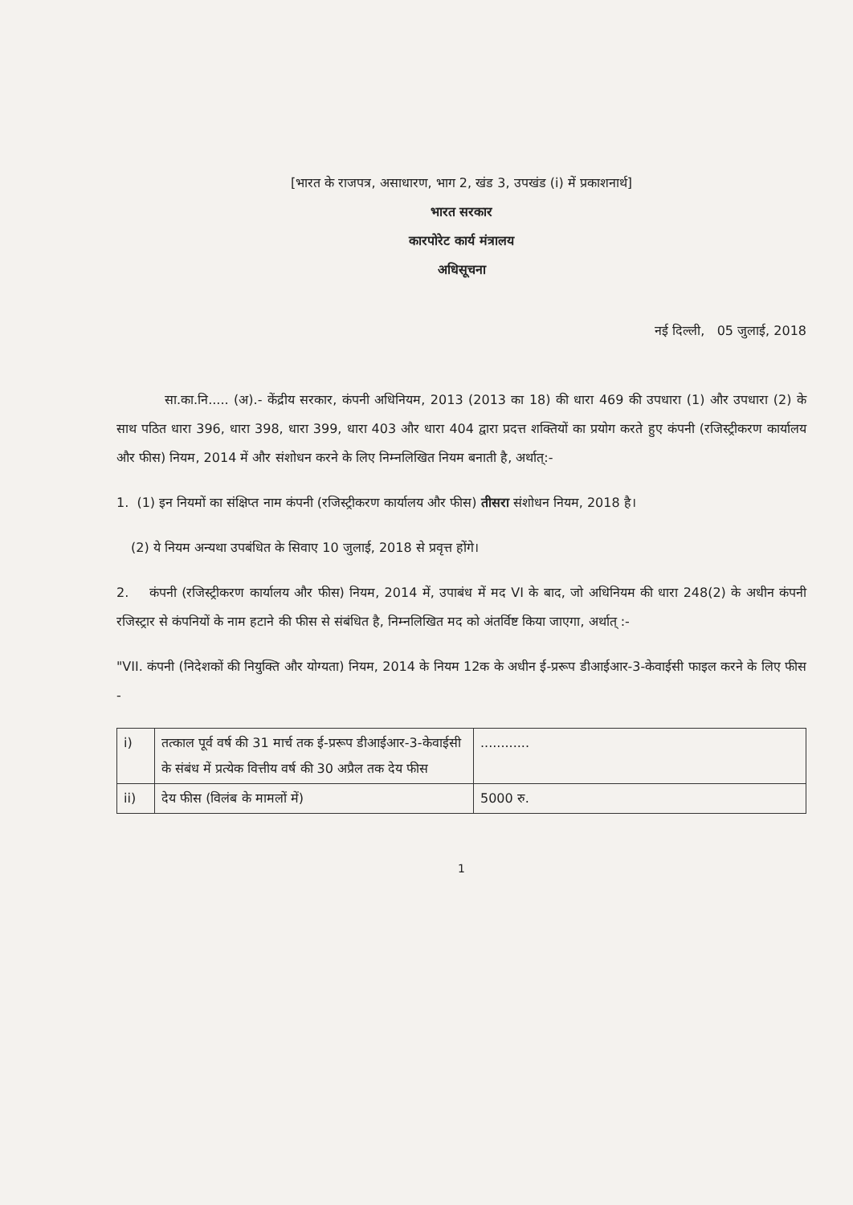[भारत के राजपत्र, असाधारण, भाग 2, खंड 3, उपखंड (i) में प्रकाशनार्थ]
भारत सरकार
कारपोरेट कार्य मंत्रालय
अधिसूचना
नई दिल्ली, 05 जुलाई, 2018
सा.का.नि..... (अ).- केंद्रीय सरकार, कंपनी अधिनियम, 2013 (2013 का 18) की धारा 469 की उपधारा (1) और उपधारा (2) के साथ पठित धारा 396, धारा 398, धारा 399, धारा 403 और धारा 404 द्वारा प्रदत्त शक्तियों का प्रयोग करते हुए कंपनी (रजिस्ट्रीकरण कार्यालय और फीस) नियम, 2014 में और संशोधन करने के लिए निम्नलिखित नियम बनाती है, अर्थात्:-
1. (1) इन नियमों का संक्षिप्त नाम कंपनी (रजिस्ट्रीकरण कार्यालय और फीस) तीसरा संशोधन नियम, 2018 है।
(2) ये नियम अन्यथा उपबंधित के सिवाए 10 जुलाई, 2018 से प्रवृत्त होंगे।
2. कंपनी (रजिस्ट्रीकरण कार्यालय और फीस) नियम, 2014 में, उपाबंध में मद VI के बाद, जो अधिनियम की धारा 248(2) के अधीन कंपनी रजिस्ट्रार से कंपनियों के नाम हटाने की फीस से संबंधित है, निम्नलिखित मद को अंतर्विष्ट किया जाएगा, अर्थात् :-
"VII. कंपनी (निदेशकों की नियुक्ति और योग्यता) नियम, 2014 के नियम 12क के अधीन ई-प्ररूप डीआईआर-3-केवाईसी फाइल करने के लिए फीस -
| i) | तत्काल पूर्व वर्ष की 31 मार्च तक ई-प्ररूप डीआईआर-3-केवाईसी के संबंध में प्रत्येक वित्तीय वर्ष की 30 अप्रैल तक देय फीस | ............ |
| ii) | देय फीस (विलंब के मामलों में) | 5000 रु. |
1